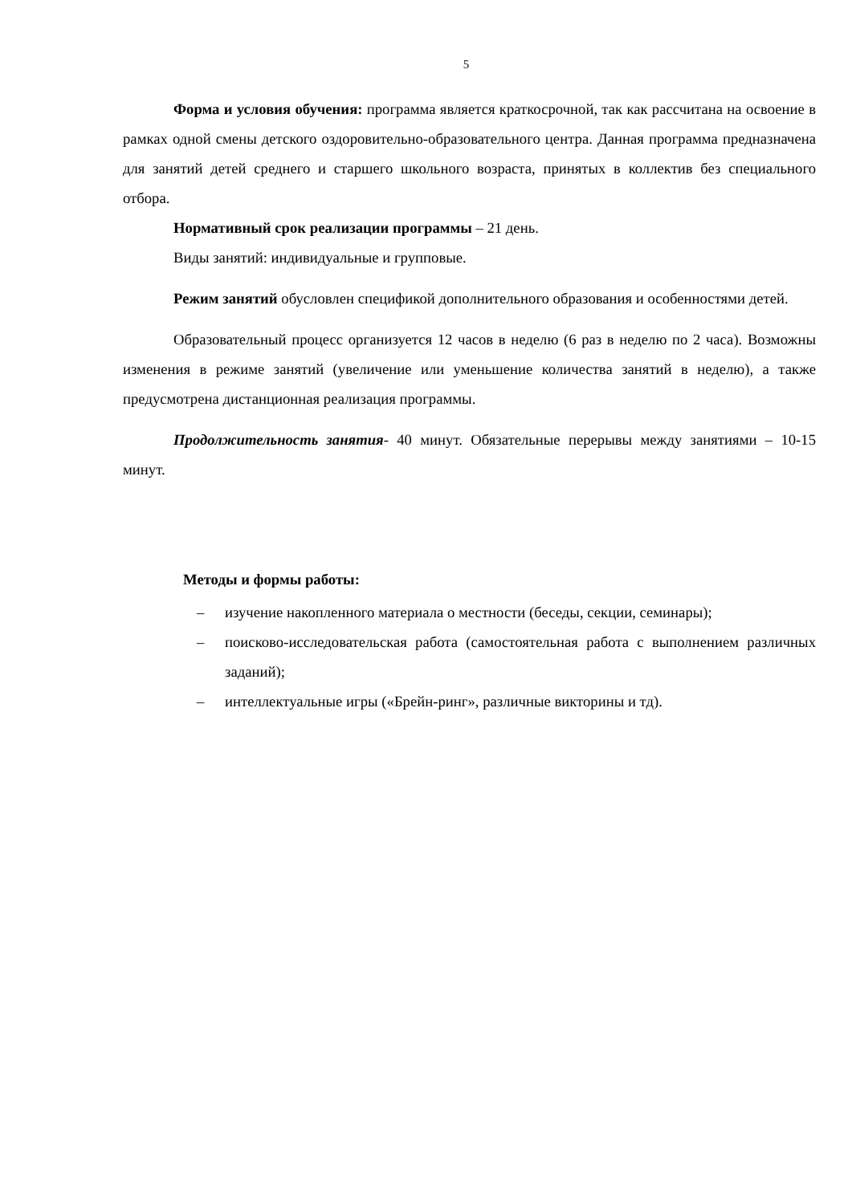5
Форма и условия обучения: программа является краткосрочной, так как рассчитана на освоение в рамках одной смены детского оздоровительно-образовательного центра. Данная программа предназначена для занятий детей среднего и старшего школьного возраста, принятых в коллектив без специального отбора.
Нормативный срок реализации программы – 21 день.
Виды занятий: индивидуальные и групповые.
Режим занятий обусловлен спецификой дополнительного образования и особенностями детей.
Образовательный процесс организуется 12 часов в неделю (6 раз в неделю по 2 часа). Возможны изменения в режиме занятий (увеличение или уменьшение количества занятий в неделю), а также предусмотрена дистанционная реализация программы.
Продолжительность занятия- 40 минут. Обязательные перерывы между занятиями – 10-15 минут.
Методы и формы работы:
– изучение накопленного материала о местности (беседы, секции, семинары);
– поисково-исследовательская работа (самостоятельная работа с выполнением различных заданий);
– интеллектуальные игры («Брейн-ринг», различные викторины и тд).